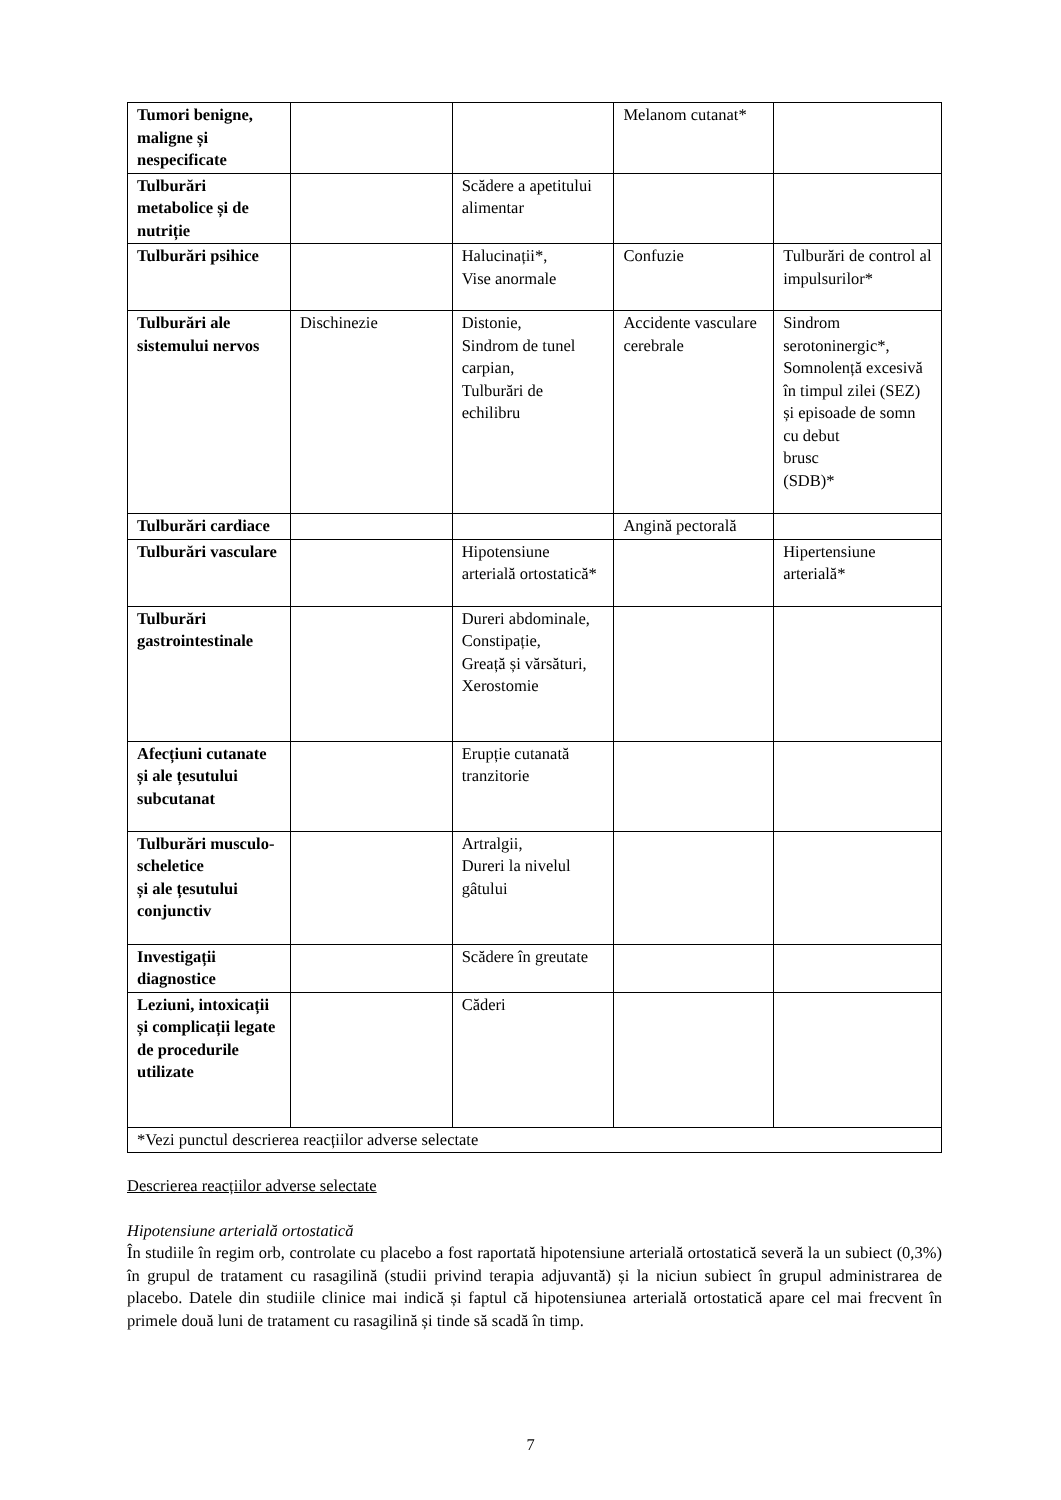| Tumori benigne, maligne și nespecificate | | | Melanom cutanat* | |
| Tulburări metabolice și de nutriție | | Scădere a apetitului alimentar | | |
| Tulburări psihice | | Halucinații*, Vise anormale | Confuzie | Tulburări de control al impulsurilor* |
| Tulburări ale sistemului nervos | Dischinezie | Distonie, Sindrom de tunel carpian, Tulburări de echilibru | Accidente vasculare cerebrale | Sindrom serotoninergic*, Somnolență excesivă în timpul zilei (SEZ) și episoade de somn cu debut brusc (SDB)* |
| Tulburări cardiace | | | Angină pectorală | |
| Tulburări vasculare | | Hipotensiune arterială ortostatică* | | Hipertensiune arterială* |
| Tulburări gastrointestinale | | Dureri abdominale, Constipație, Greață și vărsături, Xerostomie | | |
| Afecțiuni cutanate și ale țesutului subcutanat | | Erupție cutanată tranzitorie | | |
| Tulburări musculo-scheletice și ale țesutului conjunctiv | | Artralgii, Dureri la nivelul gâtului | | |
| Investigații diagnostice | | Scădere în greutate | | |
| Leziuni, intoxicații și complicații legate de procedurile utilizate | | Căderi | | |
| *Vezi punctul descrierea reacțiilor adverse selectate | | | | |
Descrierea reacțiilor adverse selectate
Hipotensiune arterială ortostatică
În studiile în regim orb, controlate cu placebo a fost raportată hipotensiune arterială ortostatică severă la un subiect (0,3%) în grupul de tratament cu rasagilină (studii privind terapia adjuvantă) și la niciun subiect în grupul administrarea de placebo. Datele din studiile clinice mai indică și faptul că hipotensiunea arterială ortostatică apare cel mai frecvent în primele două luni de tratament cu rasagilină și tinde să scadă în timp.
7